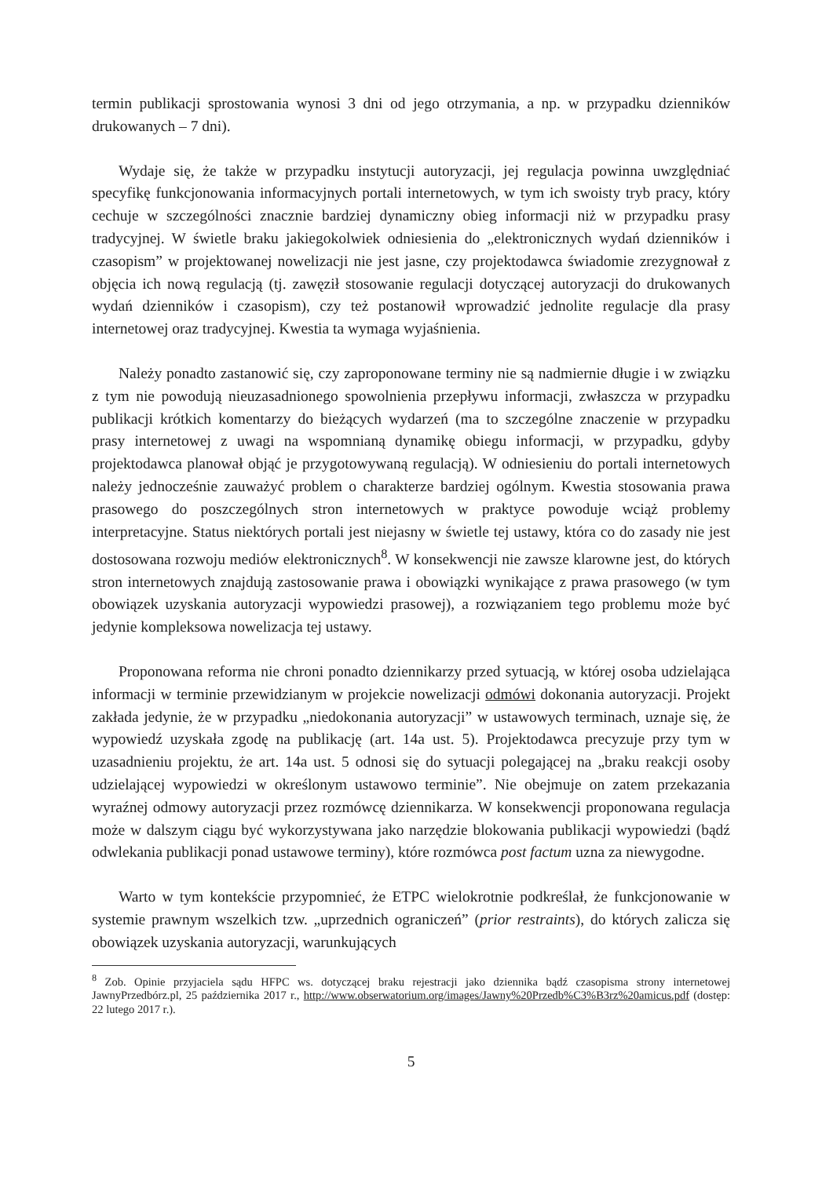termin publikacji sprostowania wynosi 3 dni od jego otrzymania, a np. w przypadku dzienników drukowanych – 7 dni).
Wydaje się, że także w przypadku instytucji autoryzacji, jej regulacja powinna uwzględniać specyfikę funkcjonowania informacyjnych portali internetowych, w tym ich swoisty tryb pracy, który cechuje w szczególności znacznie bardziej dynamiczny obieg informacji niż w przypadku prasy tradycyjnej. W świetle braku jakiegokolwiek odniesienia do „elektronicznych wydań dzienników i czasopism” w projektowanej nowelizacji nie jest jasne, czy projektodawca świadomie zrezygnował z objęcia ich nową regulacją (tj. zawęził stosowanie regulacji dotyczącej autoryzacji do drukowanych wydań dzienników i czasopism), czy też postanowił wprowadzić jednolite regulacje dla prasy internetowej oraz tradycyjnej. Kwestia ta wymaga wyjaśnienia.
Należy ponadto zastanowić się, czy zaproponowane terminy nie są nadmiernie długie i w związku z tym nie powodują nieuzasadnionego spowolnienia przepływu informacji, zwłaszcza w przypadku publikacji krótkich komentarzy do bieżących wydarzeń (ma to szczególne znaczenie w przypadku prasy internetowej z uwagi na wspomnianą dynamikę obiegu informacji, w przypadku, gdyby projektodawca planował objąć je przygotowywaną regulacją). W odniesieniu do portali internetowych należy jednocześnie zauważyć problem o charakterze bardziej ogólnym. Kwestia stosowania prawa prasowego do poszczególnych stron internetowych w praktyce powoduje wciąż problemy interpretacyjne. Status niektórych portali jest niejasny w świetle tej ustawy, która co do zasady nie jest dostosowana rozwoju mediów elektronicznych<sup>8</sup>. W konsekwencji nie zawsze klarowne jest, do których stron internetowych znajdują zastosowanie prawa i obowiązki wynikające z prawa prasowego (w tym obowiązek uzyskania autoryzacji wypowiedzi prasowej), a rozwiązaniem tego problemu może być jedynie kompleksowa nowelizacja tej ustawy.
Proponowana reforma nie chroni ponadto dziennikarzy przed sytuacją, w której osoba udzielająca informacji w terminie przewidzianym w projekcie nowelizacji odmówi dokonania autoryzacji. Projekt zakłada jedynie, że w przypadku „niedokonania autoryzacji” w ustawowych terminach, uznaje się, że wypowiedź uzyskała zgodę na publikację (art. 14a ust. 5). Projektodawca precyzuje przy tym w uzasadnieniu projektu, że art. 14a ust. 5 odnosi się do sytuacji polegającej na „braku reakcji osoby udzielającej wypowiedzi w określonym ustawowo terminie”. Nie obejmuje on zatem przekazania wyraźnej odmowy autoryzacji przez rozmówcę dziennikarza. W konsekwencji proponowana regulacja może w dalszym ciągu być wykorzystywana jako narzędzie blokowania publikacji wypowiedzi (bądź odwlekania publikacji ponad ustawowe terminy), które rozmówca post factum uzna za niewygodne.
Warto w tym kontekście przypomnieć, że ETPC wielokrotnie podkreślał, że funkcjonowanie w systemie prawnym wszelkich tzw. „uprzednich ograniczeń” (prior restraints), do których zalicza się obowiązek uzyskania autoryzacji, warunkujących
<sup>8</sup> Zob. Opinie przyjaciela sądu HFPC ws. dotyczącej braku rejestracji jako dziennika bądź czasopisma strony internetowej JawnyPrzedbórz.pl, 25 października 2017 r., http://www.obserwatorium.org/images/Jawny%20Przedb%C3%B3rz%20amicus.pdf (dostęp: 22 lutego 2017 r.).
5